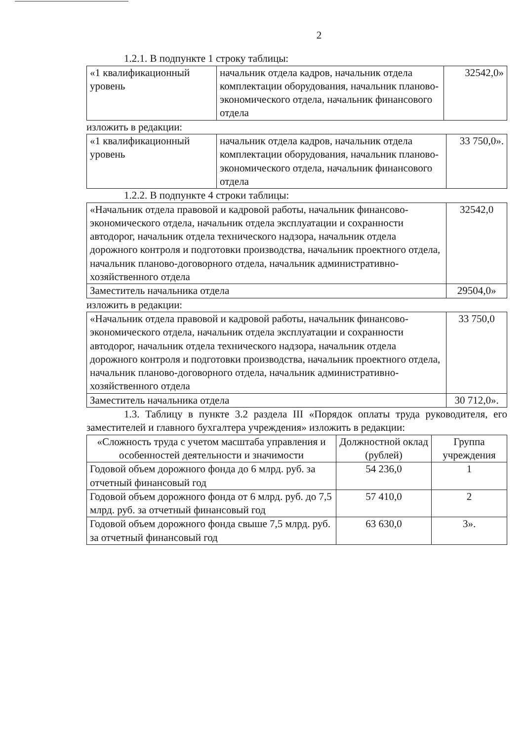2
1.2.1. В подпункте 1 строку таблицы:
| «1 квалификационный уровень | начальник отдела кадров, начальник отдела комплектации оборудования, начальник планово-экономического отдела, начальник финансового отдела | 32542,0» |
изложить в редакции:
| «1 квалификационный уровень | начальник отдела кадров, начальник отдела комплектации оборудования, начальник планово-экономического отдела, начальник финансового отдела | 33 750,0». |
1.2.2. В подпункте 4 строки таблицы:
| «Начальник отдела правовой и кадровой работы, начальник финансово-экономического отдела, начальник отдела эксплуатации и сохранности автодорог, начальник отдела технического надзора, начальник отдела дорожного контроля и подготовки производства, начальник проектного отдела, начальник планово-договорного отдела, начальник административно-хозяйственного отдела | 32542,0 |
| Заместитель начальника отдела | 29504,0» |
изложить в редакции:
| «Начальник отдела правовой и кадровой работы, начальник финансово-экономического отдела, начальник отдела эксплуатации и сохранности автодорог, начальник отдела технического надзора, начальник отдела дорожного контроля и подготовки производства, начальник проектного отдела, начальник планово-договорного отдела, начальник административно-хозяйственного отдела | 33 750,0 |
| Заместитель начальника отдела | 30 712,0». |
1.3. Таблицу в пункте 3.2 раздела III «Порядок оплаты труда руководителя, его заместителей и главного бухгалтера учреждения» изложить в редакции:
| «Сложность труда с учетом масштаба управления и особенностей деятельности и значимости | Должностной оклад (рублей) | Группа учреждения |
| Годовой объем дорожного фонда до 6 млрд. руб. за отчетный финансовый год | 54 236,0 | 1 |
| Годовой объем дорожного фонда от 6 млрд. руб. до 7,5 млрд. руб. за отчетный финансовый год | 57 410,0 | 2 |
| Годовой объем дорожного фонда свыше 7,5 млрд. руб. за отчетный финансовый год | 63 630,0 | 3». |